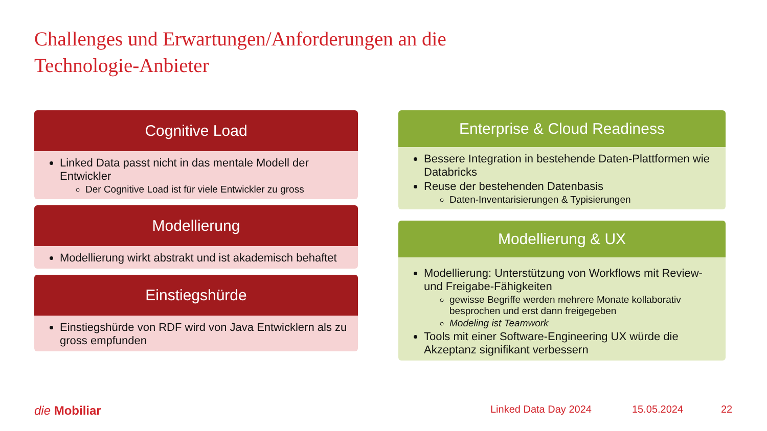Challenges und Erwartungen/Anforderungen an die
Technologie-Anbieter
Cognitive Load
Linked Data passt nicht in das mentale Modell der Entwickler
Der Cognitive Load ist für viele Entwickler zu gross
Modellierung
Modellierung wirkt abstrakt und ist akademisch behaftet
Einstiegshürde
Einstiegshürde von RDF wird von Java Entwicklern als zu gross empfunden
Enterprise & Cloud Readiness
Bessere Integration in bestehende Daten-Plattformen wie Databricks
Reuse der bestehenden Datenbasis
Daten-Inventarisierungen & Typisierungen
Modellierung & UX
Modellierung: Unterstützung von Workflows mit Review- und Freigabe-Fähigkeiten
gewisse Begriffe werden mehrere Monate kollaborativ besprochen und erst dann freigegeben
Modeling ist Teamwork
Tools mit einer Software-Engineering UX würde die Akzeptanz signifikant verbessern
die Mobiliar Linked Data Day 2024 15.05.2024 22